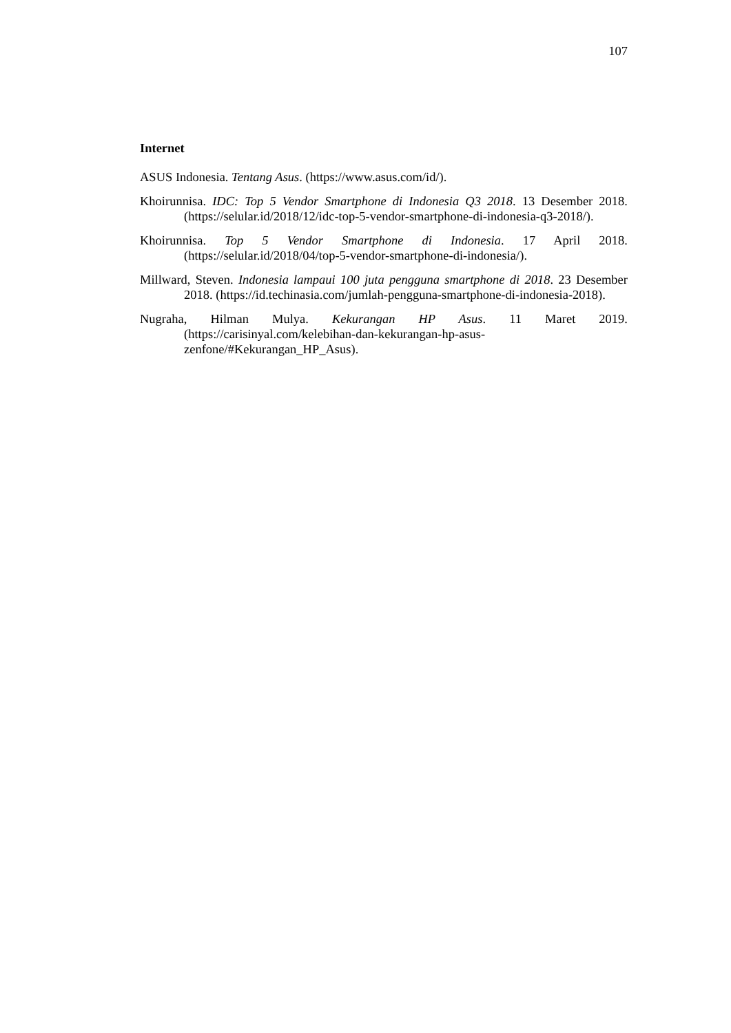107
Internet
ASUS Indonesia. Tentang Asus. (https://www.asus.com/id/).
Khoirunnisa. IDC: Top 5 Vendor Smartphone di Indonesia Q3 2018. 13 Desember 2018. (https://selular.id/2018/12/idc-top-5-vendor-smartphone-di-indonesia-q3-2018/).
Khoirunnisa. Top 5 Vendor Smartphone di Indonesia. 17 April 2018. (https://selular.id/2018/04/top-5-vendor-smartphone-di-indonesia/).
Millward, Steven. Indonesia lampaui 100 juta pengguna smartphone di 2018. 23 Desember 2018. (https://id.techinasia.com/jumlah-pengguna-smartphone-di-indonesia-2018).
Nugraha, Hilman Mulya. Kekurangan HP Asus. 11 Maret 2019. (https://carisinyal.com/kelebihan-dan-kekurangan-hp-asus-zenfone/#Kekurangan_HP_Asus).